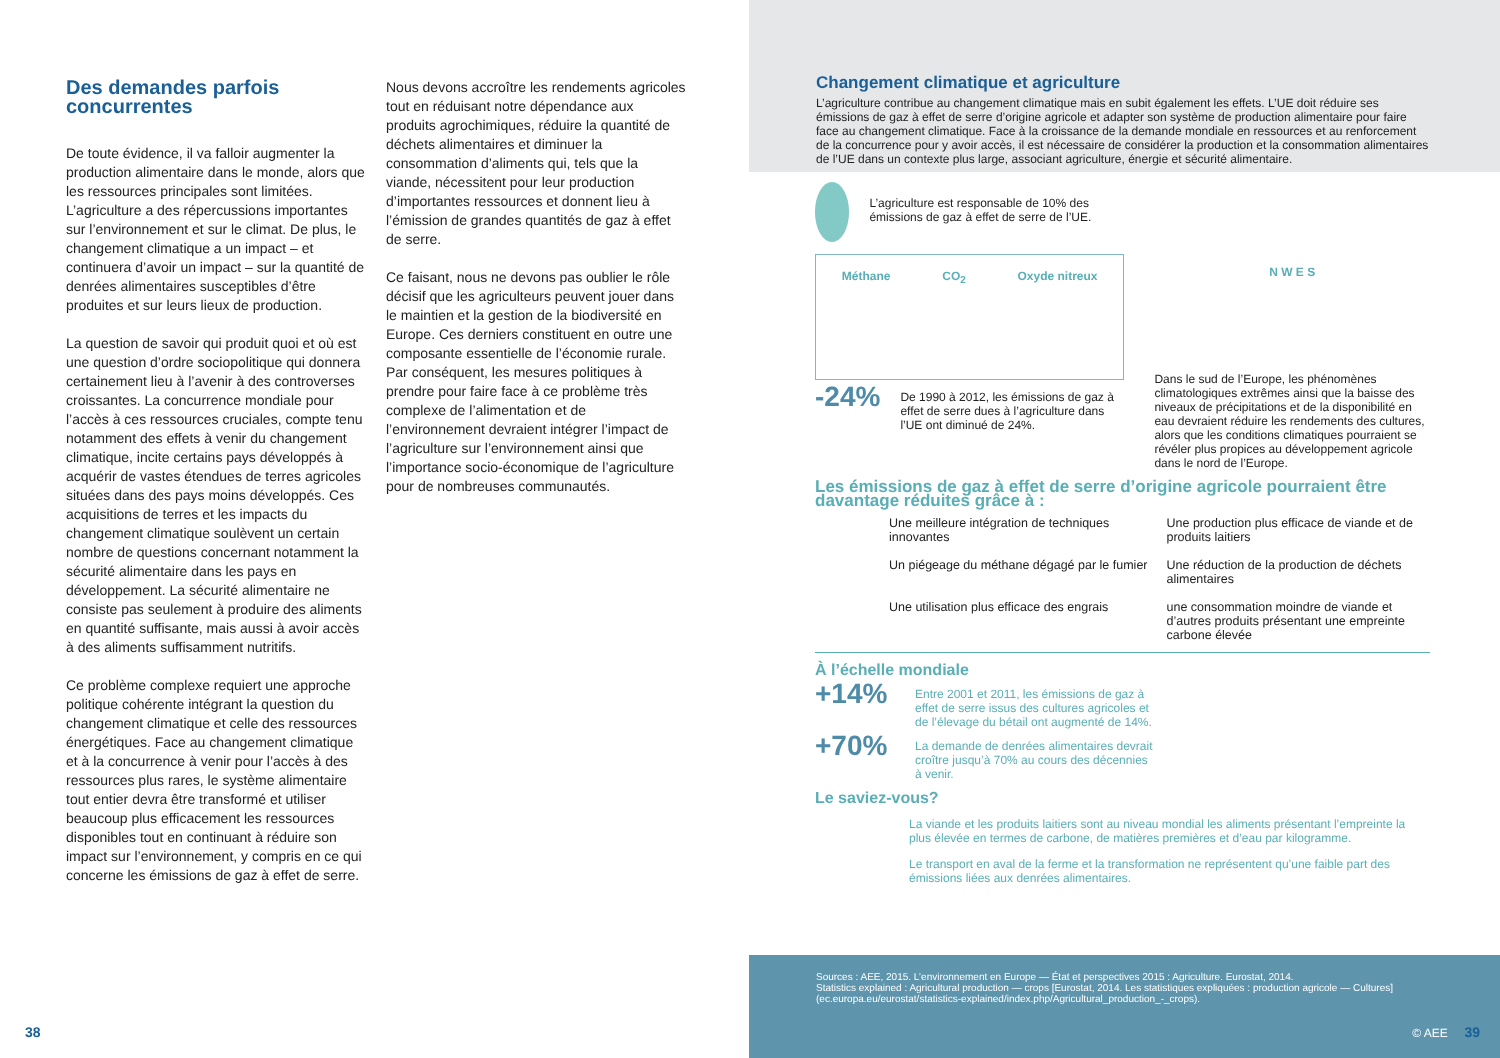Des demandes parfois concurrentes
De toute évidence, il va falloir augmenter la production alimentaire dans le monde, alors que les ressources principales sont limitées. L’agriculture a des répercussions importantes sur l’environnement et sur le climat. De plus, le changement climatique a un impact – et continuera d’avoir un impact – sur la quantité de denrées alimentaires susceptibles d’être produites et sur leurs lieux de production.
La question de savoir qui produit quoi et où est une question d’ordre sociopolitique qui donnera certainement lieu à l’avenir à des controverses croissantes. La concurrence mondiale pour l’accès à ces ressources cruciales, compte tenu notamment des effets à venir du changement climatique, incite certains pays développés à acquérir de vastes étendues de terres agricoles situées dans des pays moins développés. Ces acquisitions de terres et les impacts du changement climatique soulèvent un certain nombre de questions concernant notamment la sécurité alimentaire dans les pays en développement. La sécurité alimentaire ne consiste pas seulement à produire des aliments en quantité suffisante, mais aussi à avoir accès à des aliments suffisamment nutritifs.
Ce problème complexe requiert une approche politique cohérente intégrant la question du changement climatique et celle des ressources énergétiques. Face au changement climatique et à la concurrence à venir pour l’accès à des ressources plus rares, le système alimentaire tout entier devra être transformé et utiliser beaucoup plus efficacement les ressources disponibles tout en continuant à réduire son impact sur l’environnement, y compris en ce qui concerne les émissions de gaz à effet de serre.
Nous devons accroître les rendements agricoles tout en réduisant notre dépendance aux produits agrochimiques, réduire la quantité de déchets alimentaires et diminuer la consommation d’aliments qui, tels que la viande, nécessitent pour leur production d’importantes ressources et donnent lieu à l’émission de grandes quantités de gaz à effet de serre.
Ce faisant, nous ne devons pas oublier le rôle décisif que les agriculteurs peuvent jouer dans le maintien et la gestion de la biodiversité en Europe. Ces derniers constituent en outre une composante essentielle de l’économie rurale. Par conséquent, les mesures politiques à prendre pour faire face à ce problème très complexe de l’alimentation et de l’environnement devraient intégrer l’impact de l’agriculture sur l’environnement ainsi que l’importance socio-économique de l’agriculture pour de nombreuses communautés.
38
Changement climatique et agriculture
L’agriculture contribue au changement climatique mais en subit également les effets. L’UE doit réduire ses émissions de gaz à effet de serre d’origine agricole et adapter son système de production alimentaire pour faire face au changement climatique. Face à la croissance de la demande mondiale en ressources et au renforcement de la concurrence pour y avoir accès, il est nécessaire de considérer la production et la consommation alimentaires de l’UE dans un contexte plus large, associant agriculture, énergie et sécurité alimentaire.
L’agriculture est responsable de 10% des émissions de gaz à effet de serre de l’UE.
Méthane CO<sub>2</sub> Oxyde nitreux
-24%
De 1990 à 2012, les émissions de gaz à effet de serre dues à l’agriculture dans l’UE ont diminué de 24%.
N W E S
Dans le sud de l’Europe, les phénomènes climatologiques extrêmes ainsi que la baisse des niveaux de précipitations et de la disponibilité en eau devraient réduire les rendements des cultures, alors que les conditions climatiques pourraient se révéler plus propices au développement agricole dans le nord de l’Europe.
Les émissions de gaz à effet de serre d’origine agricole pourraient être davantage réduites grâce à :
Une meilleure intégration de techniques innovantes
Une production plus efficace de viande et de produits laitiers
Un piégeage du méthane dégagé par le fumier
Une réduction de la production de déchets alimentaires
Une utilisation plus efficace des engrais
une consommation moindre de viande et d’autres produits présentant une empreinte carbone élevée
À l’échelle mondiale
+14%
Entre 2001 et 2011, les émissions de gaz à effet de serre issus des cultures agricoles et de l’élevage du bétail ont augmenté de 14%.
+70%
La demande de denrées alimentaires devrait croître jusqu’à 70% au cours des décennies à venir.
Le saviez-vous?
La viande et les produits laitiers sont au niveau mondial les aliments présentant l’empreinte la plus élevée en termes de carbone, de matières premières et d’eau par kilogramme.
Le transport en aval de la ferme et la transformation ne représentent qu’une faible part des émissions liées aux denrées alimentaires.
Sources : AEE, 2015. L’environnement en Europe — État et perspectives 2015 : Agriculture. Eurostat, 2014.
Statistics explained : Agricultural production — crops [Eurostat, 2014. Les statistiques expliquées : production agricole — Cultures]
(ec.europa.eu/eurostat/statistics-explained/index.php/Agricultural_production_-_crops).
© AEE 39